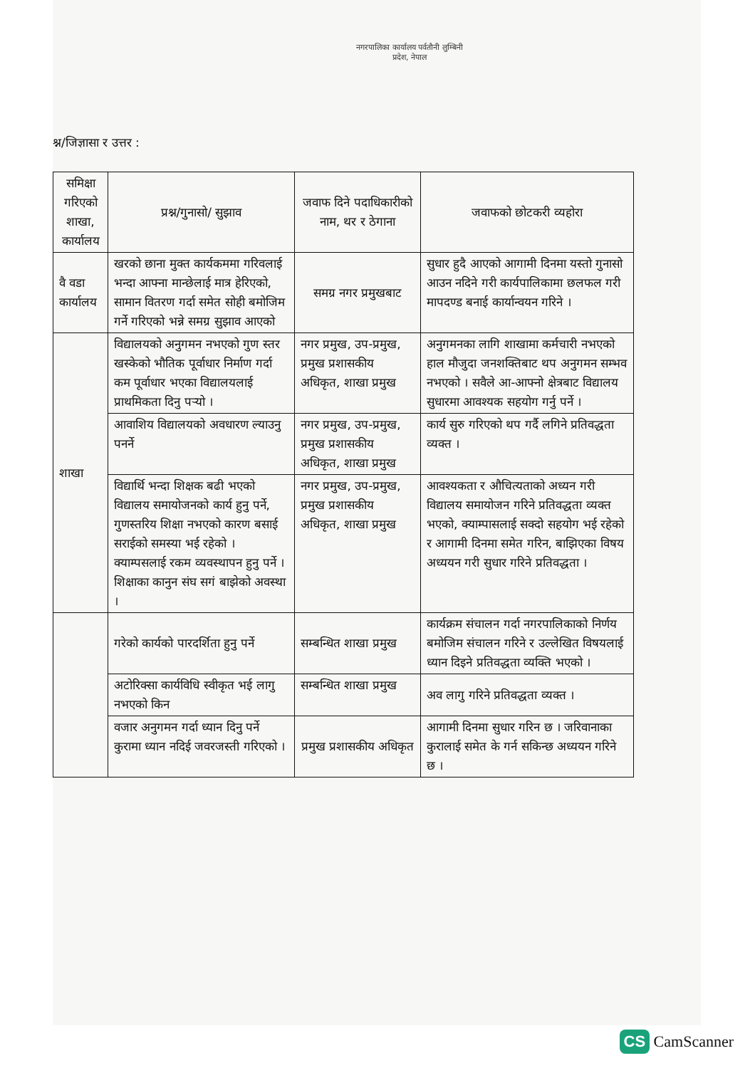नगरपालिका कार्यालय पर्वतौनी लुम्बिनी प्रदेश, नेपाल
श्न/जिज्ञासा र उत्तर :
| समिक्षा गरिएको शाखा, कार्यालय | प्रश्न/गुनासो/ सुझाव | जवाफ दिने पदाधिकारीको नाम, थर र ठेगाना | जवाफको छोटकरी व्यहोरा |
| --- | --- | --- | --- |
| वै वडा कार्यालय | खरको छाना मुक्त कार्यकममा गरिवलाई भन्दा आफ्ना मान्छेलाई मात्र हेरिएको, सामान वितरण गर्दा समेत सोही बमोजिम गर्ने गरिएको भन्ने समग्र सुझाव आएको | समग्र नगर प्रमुखबाट | सुधार हुदै आएको आगामी दिनमा यस्तो गुनासो आउन नदिने गरी कार्यपालिकामा छलफल गरी मापदण्ड बनाई कार्यान्वयन गरिने । |
| शाखा | विद्यालयको अनुगमन नभएको गुण स्तर खस्केको भौतिक पूर्वाधार निर्माण गर्दा कम पूर्वाधार भएका विद्यालयलाई प्राथमिकता दिनु पर्‍यो । | नगर प्रमुख, उप-प्रमुख, प्रमुख प्रशासकीय अधिकृत, शाखा प्रमुख | अनुगमनका लागि शाखामा कर्मचारी नभएको हाल मौजुदा जनशक्तिबाट थप अनुगमन सम्भव नभएको । सवैले आ-आफ्नो क्षेत्रबाट विद्यालय सुधारमा आवश्यक सहयोग गर्नु पर्ने । |
| | आवाशिय विद्यालयको अवधारण ल्याउनु पनर्ने | नगर प्रमुख, उप-प्रमुख, प्रमुख प्रशासकीय अधिकृत, शाखा प्रमुख | कार्य सुरु गरिएको थप गर्दै लगिने प्रतिवद्धता व्यक्त । |
| | विद्यार्थि भन्दा शिक्षक बढी भएको विद्यालय समायोजनको कार्य हुनु पर्ने, गुणस्तरिय शिक्षा नभएको कारण बसाई सराईको समस्या भई रहेको । क्याम्पसलाई रकम व्यवस्थापन हुनु पर्ने । शिक्षाका कानुन संघ सगं बाझेको अवस्था । | नगर प्रमुख, उप-प्रमुख, प्रमुख प्रशासकीय अधिकृत, शाखा प्रमुख | आवश्यकता र औचित्यताको अध्यन गरी विद्यालय समायोजन गरिने प्रतिवद्धता व्यक्त भएको, क्याम्पासलाई सक्दो सहयोग भई रहेको र आगामी दिनमा समेत गरिन, बाझिएका विषय अध्ययन गरी सुधार गरिने प्रतिवद्धता । |
| | गरेको कार्यको पारदर्शिता हुनु पर्ने | सम्बन्धित शाखा प्रमुख | कार्यक्रम संचालन गर्दा नगरपालिकाको निर्णय बमोजिम संचालन गरिने र उल्लेखित विषयलाई ध्यान दिइने प्रतिवद्धता व्यक्ति भएको । |
| | अटोरिक्सा कार्यविधि स्वीकृत भई लागु नभएको किन | सम्बन्धित शाखा प्रमुख | अव लागु गरिने प्रतिवद्धता व्यक्त । |
| | वजार अनुगमन गर्दा ध्यान दिनु पर्ने कुरामा ध्यान नदिई जवरजस्ती गरिएको । | प्रमुख प्रशासकीय अधिकृत | आगामी दिनमा सुधार गरिन छ । जरिवानाका कुरालाई समेत के गर्न सकिन्छ अध्ययन गरिने छ । |
CS CamScanner